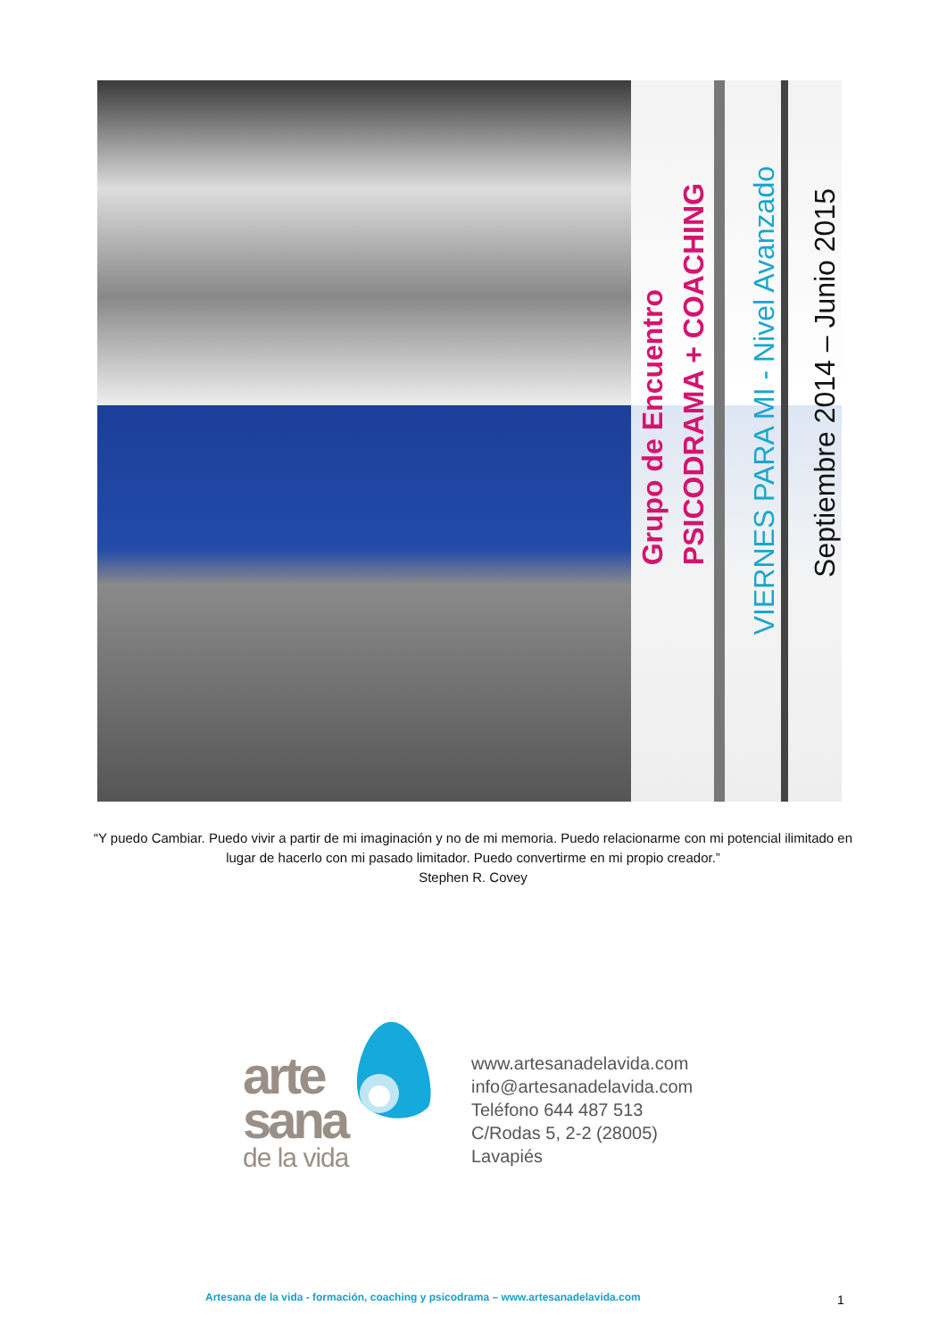Grupo de Encuentro
PSICODRAMA + COACHING
VIERNES PARA MI - Nivel Avanzado
Septiembre 2014 – Junio 2015
“Y puedo Cambiar. Puedo vivir a partir de mi imaginación y no de mi memoria. Puedo relacionarme con mi potencial ilimitado en lugar de hacerlo con mi pasado limitador. Puedo convertirme en mi propio creador.”
Stephen R. Covey
arte
sana
de la vida
www.artesanadelavida.com
info@artesanadelavida.com
Teléfono 644 487 513
C/Rodas 5, 2-2 (28005)
Lavapiés
Artesana de la vida - formación, coaching y psicodrama – www.artesanadelavida.com
1